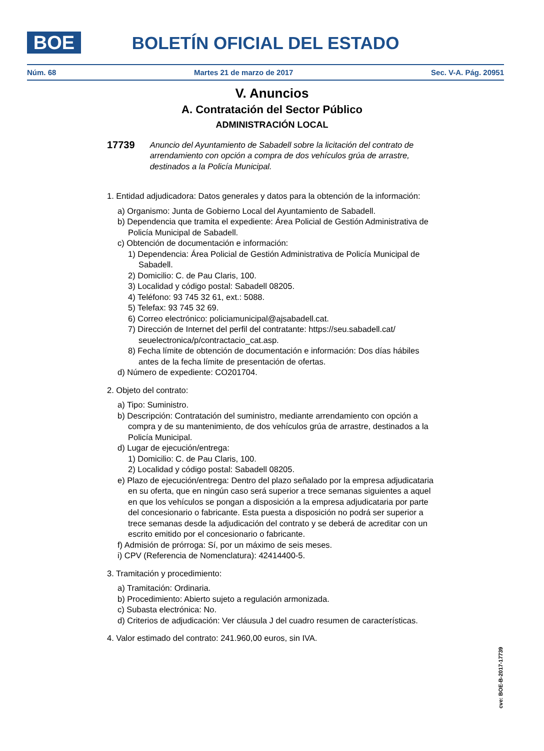BOE BOLETÍN OFICIAL DEL ESTADO
Núm. 68 Martes 21 de marzo de 2017 Sec. V-A. Pág. 20951
V. Anuncios
A. Contratación del Sector Público
ADMINISTRACIÓN LOCAL
17739 Anuncio del Ayuntamiento de Sabadell sobre la licitación del contrato de arrendamiento con opción a compra de dos vehículos grúa de arrastre, destinados a la Policía Municipal.
1. Entidad adjudicadora: Datos generales y datos para la obtención de la información:
a) Organismo: Junta de Gobierno Local del Ayuntamiento de Sabadell.
b) Dependencia que tramita el expediente: Área Policial de Gestión Administrativa de Policía Municipal de Sabadell.
c) Obtención de documentación e información:
1) Dependencia: Área Policial de Gestión Administrativa de Policía Municipal de Sabadell.
2) Domicilio: C. de Pau Claris, 100.
3) Localidad y código postal: Sabadell 08205.
4) Teléfono: 93 745 32 61, ext.: 5088.
5) Telefax: 93 745 32 69.
6) Correo electrónico: policiamunicipal@ajsabadell.cat.
7) Dirección de Internet del perfil del contratante: https://seu.sabadell.cat/ seuelectronica/p/contractacio_cat.asp.
8) Fecha límite de obtención de documentación e información: Dos días hábiles antes de la fecha límite de presentación de ofertas.
d) Número de expediente: CO201704.
2. Objeto del contrato:
a) Tipo: Suministro.
b) Descripción: Contratación del suministro, mediante arrendamiento con opción a compra y de su mantenimiento, de dos vehículos grúa de arrastre, destinados a la Policía Municipal.
d) Lugar de ejecución/entrega:
1) Domicilio: C. de Pau Claris, 100.
2) Localidad y código postal: Sabadell 08205.
e) Plazo de ejecución/entrega: Dentro del plazo señalado por la empresa adjudicataria en su oferta, que en ningún caso será superior a trece semanas siguientes a aquel en que los vehículos se pongan a disposición a la empresa adjudicataria por parte del concesionario o fabricante. Esta puesta a disposición no podrá ser superior a trece semanas desde la adjudicación del contrato y se deberá de acreditar con un escrito emitido por el concesionario o fabricante.
f) Admisión de prórroga: Sí, por un máximo de seis meses.
i) CPV (Referencia de Nomenclatura): 42414400-5.
3. Tramitación y procedimiento:
a) Tramitación: Ordinaria.
b) Procedimiento: Abierto sujeto a regulación armonizada.
c) Subasta electrónica: No.
d) Criterios de adjudicación: Ver cláusula J del cuadro resumen de características.
4. Valor estimado del contrato: 241.960,00 euros, sin IVA.
cve: BOE-B-2017-17739